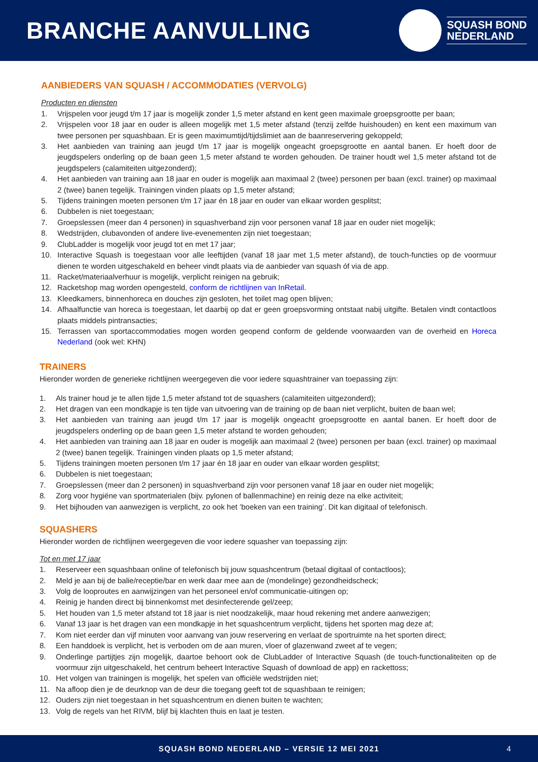BRANCHE AANVULLING
SQUASH BOND
NEDERLAND
AANBIEDERS VAN SQUASH / ACCOMMODATIES (VERVOLG)
Producten en diensten
1. Vrijspelen voor jeugd t/m 17 jaar is mogelijk zonder 1,5 meter afstand en kent geen maximale groepsgrootte per baan;
2. Vrijspelen voor 18 jaar en ouder is alleen mogelijk met 1,5 meter afstand (tenzij zelfde huishouden) en kent een maximum van twee personen per squashbaan. Er is geen maximumtijd/tijdslimiet aan de baanreservering gekoppeld;
3. Het aanbieden van training aan jeugd t/m 17 jaar is mogelijk ongeacht groepsgrootte en aantal banen. Er hoeft door de jeugdspelers onderling op de baan geen 1,5 meter afstand te worden gehouden. De trainer houdt wel 1,5 meter afstand tot de jeugdspelers (calamiteiten uitgezonderd);
4. Het aanbieden van training aan 18 jaar en ouder is mogelijk aan maximaal 2 (twee) personen per baan (excl. trainer) op maximaal 2 (twee) banen tegelijk. Trainingen vinden plaats op 1,5 meter afstand;
5. Tijdens trainingen moeten personen t/m 17 jaar én 18 jaar en ouder van elkaar worden gesplitst;
6. Dubbelen is niet toegestaan;
7. Groepslessen (meer dan 4 personen) in squashverband zijn voor personen vanaf 18 jaar en ouder niet mogelijk;
8. Wedstrijden, clubavonden of andere live-evenementen zijn niet toegestaan;
9. ClubLadder is mogelijk voor jeugd tot en met 17 jaar;
10. Interactive Squash is toegestaan voor alle leeftijden (vanaf 18 jaar met 1,5 meter afstand), de touch-functies op de voormuur dienen te worden uitgeschakeld en beheer vindt plaats via de aanbieder van squash óf via de app.
11. Racket/materiaalverhuur is mogelijk, verplicht reinigen na gebruik;
12. Racketshop mag worden opengesteld, conform de richtlijnen van InRetail.
13. Kleedkamers, binnenhoreca en douches zijn gesloten, het toilet mag open blijven;
14. Afhaalfunctie van horeca is toegestaan, let daarbij op dat er geen groepsvorming ontstaat nabij uitgifte. Betalen vindt contactloos plaats middels pintransacties;
15. Terrassen van sportaccommodaties mogen worden geopend conform de geldende voorwaarden van de overheid en Horeca Nederland (ook wel: KHN)
TRAINERS
Hieronder worden de generieke richtlijnen weergegeven die voor iedere squashtrainer van toepassing zijn:
1. Als trainer houd je te allen tijde 1,5 meter afstand tot de squashers (calamiteiten uitgezonderd);
2. Het dragen van een mondkapje is ten tijde van uitvoering van de training op de baan niet verplicht, buiten de baan wel;
3. Het aanbieden van training aan jeugd t/m 17 jaar is mogelijk ongeacht groepsgrootte en aantal banen. Er hoeft door de jeugdspelers onderling op de baan geen 1,5 meter afstand te worden gehouden;
4. Het aanbieden van training aan 18 jaar en ouder is mogelijk aan maximaal 2 (twee) personen per baan (excl. trainer) op maximaal 2 (twee) banen tegelijk. Trainingen vinden plaats op 1,5 meter afstand;
5. Tijdens trainingen moeten personen t/m 17 jaar én 18 jaar en ouder van elkaar worden gesplitst;
6. Dubbelen is niet toegestaan;
7. Groepslessen (meer dan 2 personen) in squashverband zijn voor personen vanaf 18 jaar en ouder niet mogelijk;
8. Zorg voor hygiëne van sportmaterialen (bijv. pylonen of ballenmachine) en reinig deze na elke activiteit;
9. Het bijhouden van aanwezigen is verplicht, zo ook het ’boeken van een training’. Dit kan digitaal of telefonisch.
SQUASHERS
Hieronder worden de richtlijnen weergegeven die voor iedere squasher van toepassing zijn:
Tot en met 17 jaar
1. Reserveer een squashbaan online of telefonisch bij jouw squashcentrum (betaal digitaal of contactloos);
2. Meld je aan bij de balie/receptie/bar en werk daar mee aan de (mondelinge) gezondheidscheck;
3. Volg de looproutes en aanwijzingen van het personeel en/of communicatie-uitingen op;
4. Reinig je handen direct bij binnenkomst met desinfecterende gel/zeep;
5. Het houden van 1,5 meter afstand tot 18 jaar is niet noodzakelijk, maar houd rekening met andere aanwezigen;
6. Vanaf 13 jaar is het dragen van een mondkapje in het squashcentrum verplicht, tijdens het sporten mag deze af;
7. Kom niet eerder dan vijf minuten voor aanvang van jouw reservering en verlaat de sportruimte na het sporten direct;
8. Een handdoek is verplicht, het is verboden om de aan muren, vloer of glazenwand zweet af te vegen;
9. Onderlinge partijtjes zijn mogelijk, daartoe behoort ook de ClubLadder of Interactive Squash (de touch-functionaliteiten op de voormuur zijn uitgeschakeld, het centrum beheert Interactive Squash of download de app) en rackettoss;
10. Het volgen van trainingen is mogelijk, het spelen van officiële wedstrijden niet;
11. Na afloop dien je de deurknop van de deur die toegang geeft tot de squashbaan te reinigen;
12. Ouders zijn niet toegestaan in het squashcentrum en dienen buiten te wachten;
13. Volg de regels van het RIVM, blijf bij klachten thuis en laat je testen.
SQUASH BOND NEDERLAND – VERSIE 12 MEI 2021 4